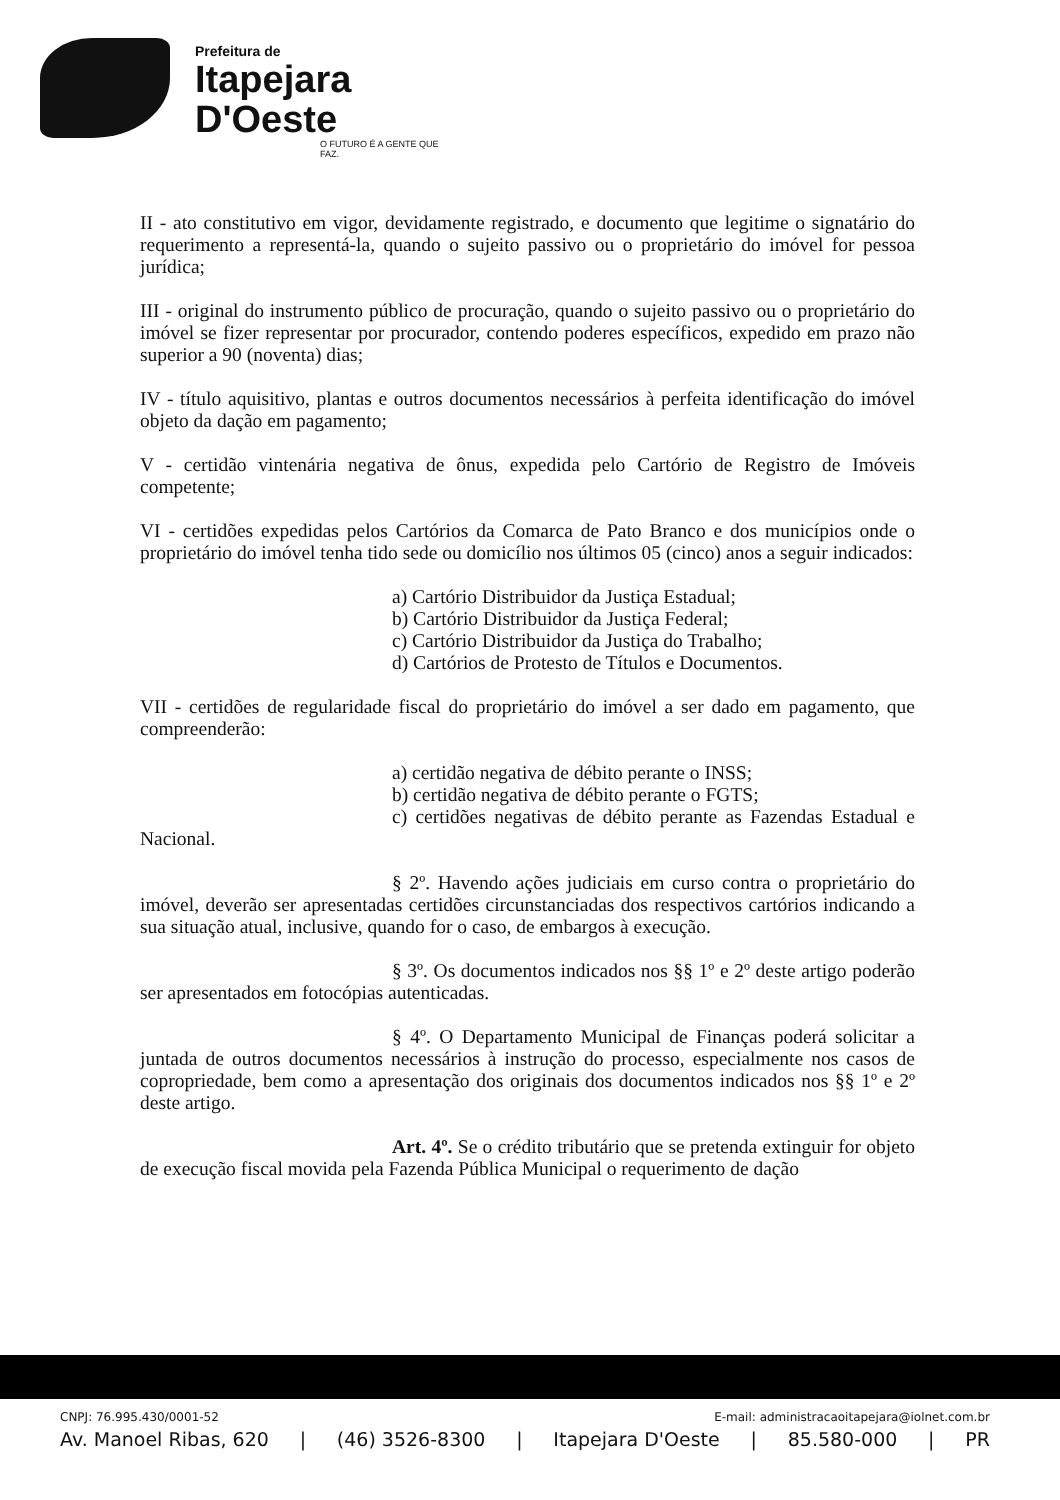Prefeitura de
Itapejara D'Oeste
O FUTURO É A GENTE QUE FAZ.
II - ato constitutivo em vigor, devidamente registrado, e documento que legitime o signatário do requerimento a representá-la, quando o sujeito passivo ou o proprietário do imóvel for pessoa jurídica;
III - original do instrumento público de procuração, quando o sujeito passivo ou o proprietário do imóvel se fizer representar por procurador, contendo poderes específicos, expedido em prazo não superior a 90 (noventa) dias;
IV - título aquisitivo, plantas e outros documentos necessários à perfeita identificação do imóvel objeto da dação em pagamento;
V - certidão vintenária negativa de ônus, expedida pelo Cartório de Registro de Imóveis competente;
VI - certidões expedidas pelos Cartórios da Comarca de Pato Branco e dos municípios onde o proprietário do imóvel tenha tido sede ou domicílio nos últimos 05 (cinco) anos a seguir indicados:
a) Cartório Distribuidor da Justiça Estadual;
b) Cartório Distribuidor da Justiça Federal;
c) Cartório Distribuidor da Justiça do Trabalho;
d) Cartórios de Protesto de Títulos e Documentos.
VII - certidões de regularidade fiscal do proprietário do imóvel a ser dado em pagamento, que compreenderão:
a) certidão negativa de débito perante o INSS;
b) certidão negativa de débito perante o FGTS;
c) certidões negativas de débito perante as Fazendas Estadual e Nacional.
§ 2º. Havendo ações judiciais em curso contra o proprietário do imóvel, deverão ser apresentadas certidões circunstanciadas dos respectivos cartórios indicando a sua situação atual, inclusive, quando for o caso, de embargos à execução.
§ 3º. Os documentos indicados nos §§ 1º e 2º deste artigo poderão ser apresentados em fotocópias autenticadas.
§ 4º. O Departamento Municipal de Finanças poderá solicitar a juntada de outros documentos necessários à instrução do processo, especialmente nos casos de copropriedade, bem como a apresentação dos originais dos documentos indicados nos §§ 1º e 2º deste artigo.
Art. 4º. Se o crédito tributário que se pretenda extinguir for objeto de execução fiscal movida pela Fazenda Pública Municipal o requerimento de dação
CNPJ: 76.995.430/0001-52 E-mail: administracaoitapejara@iolnet.com.br
Av. Manoel Ribas, 620 | (46) 3526-8300 | Itapejara D'Oeste | 85.580-000 | PR